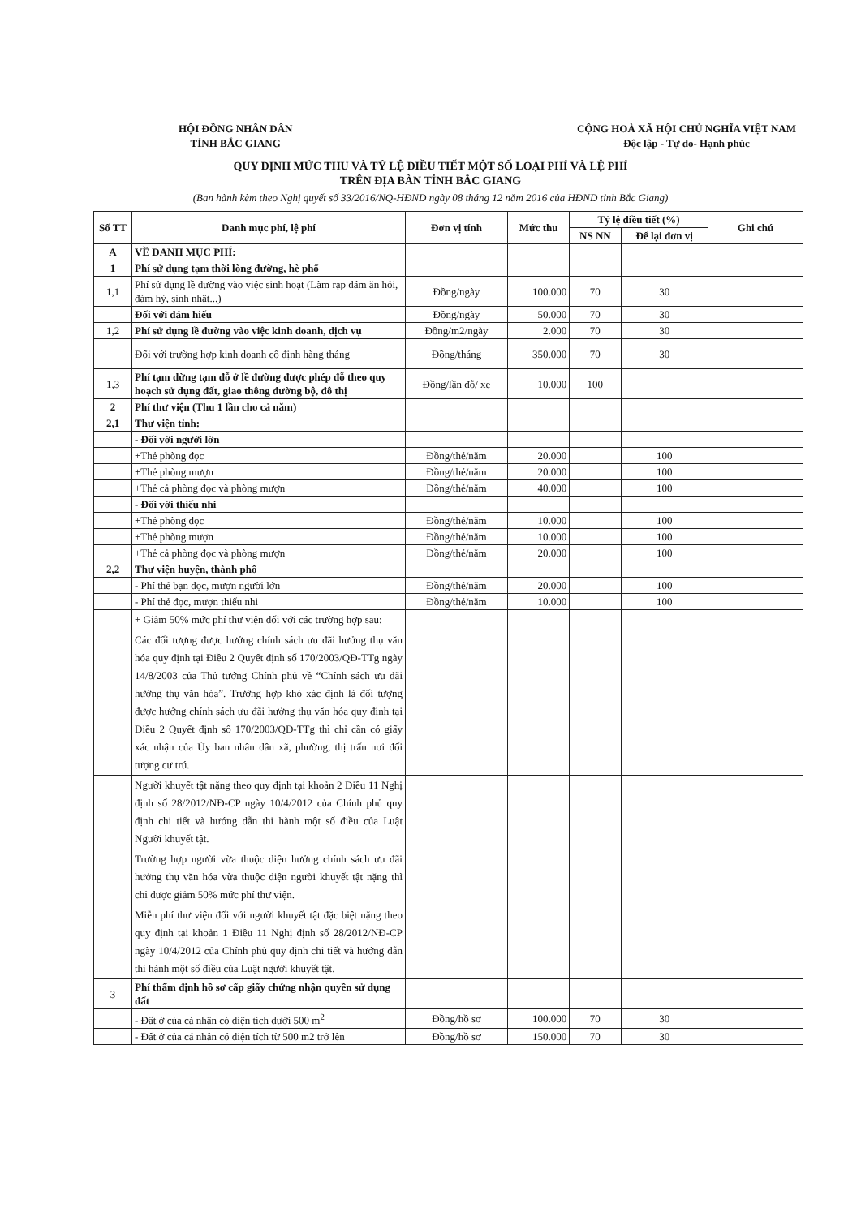HỘI ĐỒNG NHÂN DÂN
TỈNH BẮC GIANG
CỘNG HOÀ XÃ HỘI CHỦ NGHĨA VIỆT NAM
Độc lập - Tự do- Hạnh phúc
QUY ĐỊNH MỨC THU VÀ TỶ LỆ ĐIỀU TIẾT MỘT SỐ LOẠI PHÍ VÀ LỆ PHÍ
TRÊN ĐỊA BÀN TỈNH BẮC GIANG
(Ban hành kèm theo Nghị quyết số 33/2016/NQ-HĐND ngày 08 tháng 12 năm 2016 của HĐND tỉnh Bắc Giang)
| Số TT | Danh mục phí, lệ phí | Đơn vị tính | Mức thu | Tỷ lệ điều tiết (%) | | Ghi chú |
| --- | --- | --- | --- | --- | --- | --- |
| | | | | NS NN | Để lại đơn vị | |
| A | VỀ DANH MỤC PHÍ: | | | | | |
| 1 | Phí sử dụng tạm thời lòng đường, hè phố | | | | | |
| 1,1 | Phí sử dụng lề đường vào việc sinh hoạt (Làm rạp đám ăn hỏi, đám hỷ, sinh nhật...) | Đồng/ngày | 100.000 | 70 | 30 | |
| | Đối với đám hiếu | Đồng/ngày | 50.000 | 70 | 30 | |
| 1,2 | Phí sử dụng lề đường vào việc kinh doanh, dịch vụ | Đồng/m2/ngày | 2.000 | 70 | 30 | |
| | Đối với trường hợp kinh doanh cố định hàng tháng | Đồng/tháng | 350.000 | 70 | 30 | |
| 1,3 | Phí tạm dừng tạm đỗ ở lề đường được phép đỗ theo quy hoạch sử dụng đất, giao thông đường bộ, đô thị | Đồng/lần đỗ/ xe | 10.000 | 100 | | |
| 2 | Phí thư viện (Thu 1 lần cho cả năm) | | | | | |
| 2,1 | Thư viện tỉnh: | | | | | |
| | - Đối với người lớn | | | | | |
| | +Thẻ phòng đọc | Đồng/thẻ/năm | 20.000 | | 100 | |
| | +Thẻ phòng mượn | Đồng/thẻ/năm | 20.000 | | 100 | |
| | +Thẻ cả phòng đọc và phòng mượn | Đồng/thẻ/năm | 40.000 | | 100 | |
| | - Đối với thiếu nhi | | | | | |
| | +Thẻ phòng đọc | Đồng/thẻ/năm | 10.000 | | 100 | |
| | +Thẻ phòng mượn | Đồng/thẻ/năm | 10.000 | | 100 | |
| | +Thẻ cả phòng đọc và phòng mượn | Đồng/thẻ/năm | 20.000 | | 100 | |
| 2,2 | Thư viện huyện, thành phố | | | | | |
| | - Phí thẻ bạn đọc, mượn người lớn | Đồng/thẻ/năm | 20.000 | | 100 | |
| | - Phí thẻ đọc, mượn thiếu nhi | Đồng/thẻ/năm | 10.000 | | 100 | |
| | + Giảm 50% mức phí thư viện đối với các trường hợp sau: | | | | | |
| | Các đối tượng được hưởng chính sách ưu đãi hưởng thụ văn hóa quy định tại Điều 2 Quyết định số 170/2003/QĐ-TTg ngày 14/8/2003 của Thủ tướng Chính phủ về “Chính sách ưu đãi hưởng thụ văn hóa”. Trường hợp khó xác định là đối tượng được hưởng chính sách ưu đãi hưởng thụ văn hóa quy định tại Điều 2 Quyết định số 170/2003/QĐ-TTg thì chỉ cần có giấy xác nhận của Ủy ban nhân dân xã, phường, thị trấn nơi đối tượng cư trú. | | | | | |
| | Người khuyết tật nặng theo quy định tại khoản 2 Điều 11 Nghị định số 28/2012/NĐ-CP ngày 10/4/2012 của Chính phủ quy định chi tiết và hướng dẫn thi hành một số điều của Luật Người khuyết tật. | | | | | |
| | Trường hợp người vừa thuộc diện hưởng chính sách ưu đãi hưởng thụ văn hóa vừa thuộc diện người khuyết tật nặng thì chỉ được giảm 50% mức phí thư viện. | | | | | |
| | Miễn phí thư viện đối với người khuyết tật đặc biệt nặng theo quy định tại khoản 1 Điều 11 Nghị định số 28/2012/NĐ-CP ngày 10/4/2012 của Chính phủ quy định chi tiết và hướng dẫn thi hành một số điều của Luật người khuyết tật. | | | | | |
| 3 | Phí thẩm định hồ sơ cấp giấy chứng nhận quyền sử dụng đất | | | | | |
| | - Đất ở của cá nhân có diện tích dưới 500 m<sup>2</sup> | Đồng/hồ sơ | 100.000 | 70 | 30 | |
| | - Đất ở của cá nhân có diện tích từ 500 m2 trở lên | Đồng/hồ sơ | 150.000 | 70 | 30 | |